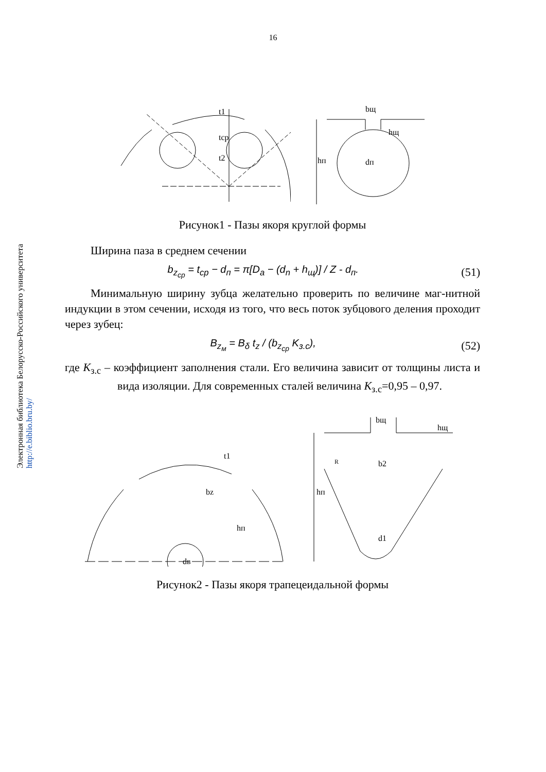16
Электронная библиотека Белорусско-Российского университета
http://e.biblio.bru.by/
t1
tср
t2
bщ
hщ
hп
dп
Рисунок1 - Пазы якоря круглой формы
Ширина паза в среднем сечении
b<sub>z<sub>ср</sub></sub> = t<sub>ср</sub> − d<sub>п</sub> = π[D<sub>a</sub> − (d<sub>n</sub> + h<sub>щ</sub>)] / Z - d<sub>п</sub>. (51)
Минимальную ширину зубца желательно проверить по величине маг-нитной индукции в этом сечении, исходя из того, что весь поток зубцового деления проходит через зубец:
B<sub>z<sub>м</sub></sub> = B<sub>δ</sub> t<sub>z</sub> / (b<sub>z<sub>ср</sub></sub> K<sub>з.с</sub>), (52)
где K<sub>з.с</sub> – коэффициент заполнения стали. Его величина зависит от толщины листа и вида изоляции. Для современных сталей величина K<sub>з.с</sub>=0,95 – 0,97.
t1
bz
hп
dв
bщ
hщ
R
b2
hп
d1
Рисунок2 - Пазы якоря трапецеидальной формы